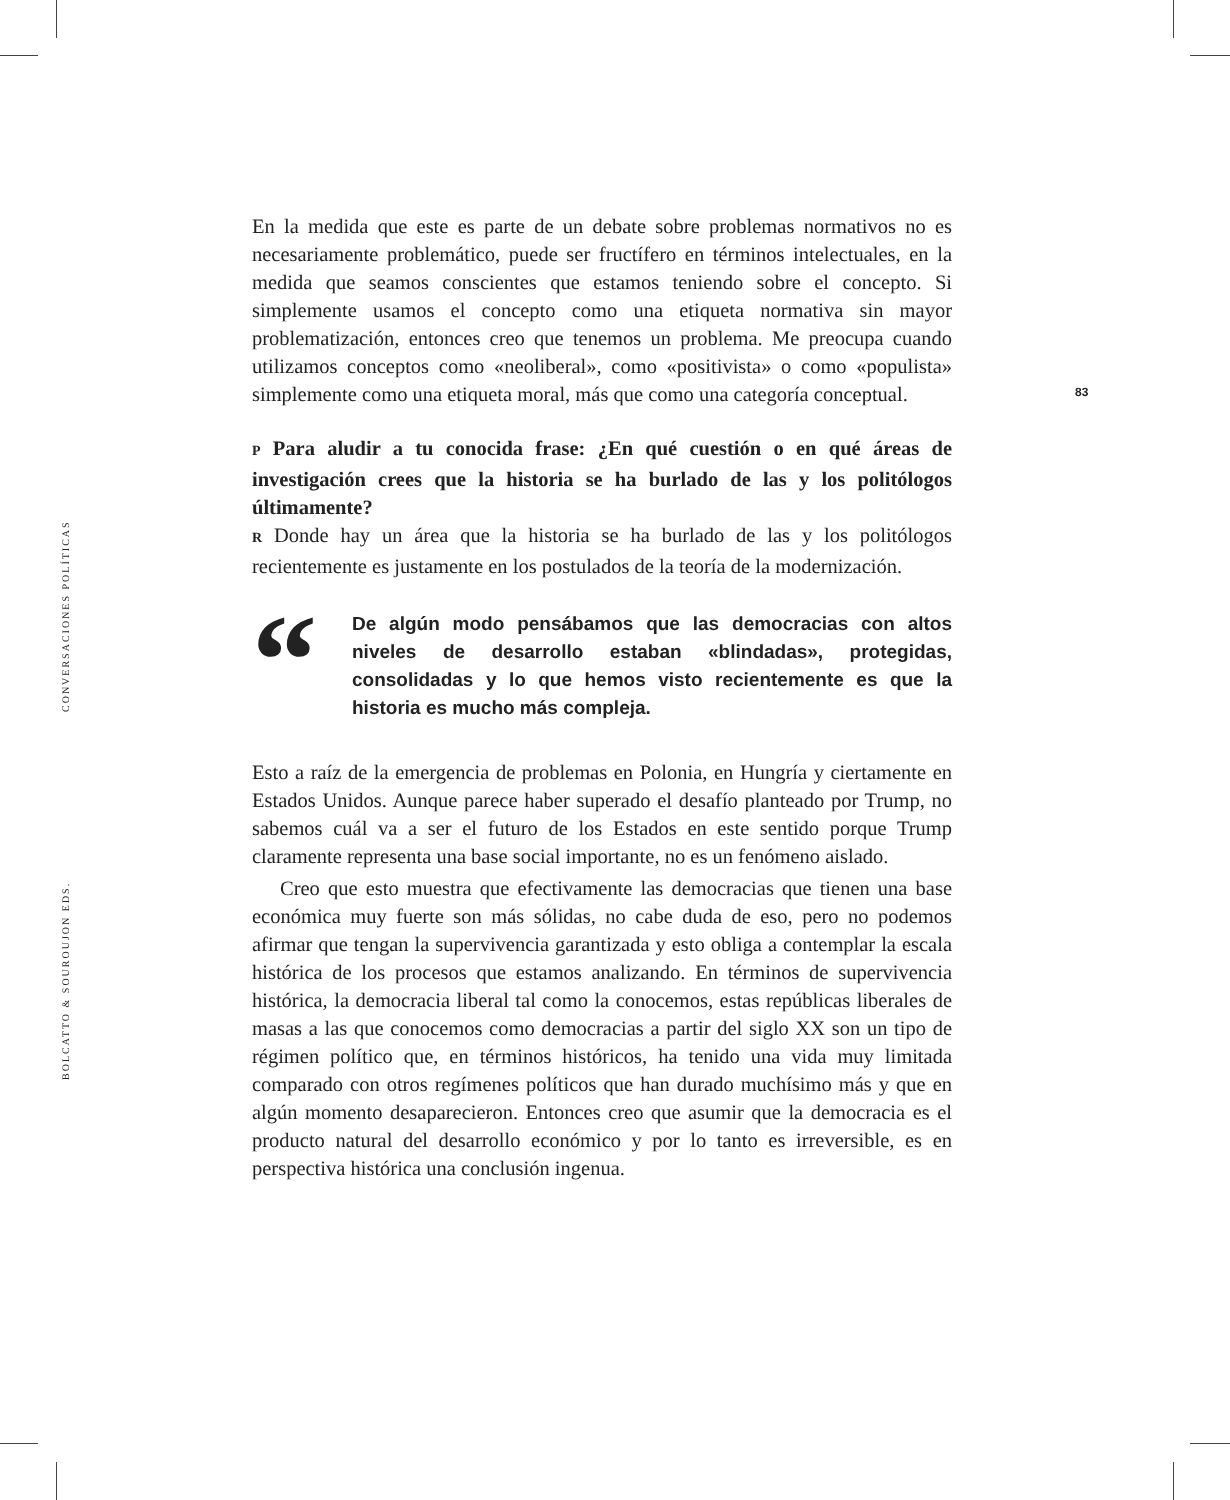BOLCATTO & SOUROUJON EDS. CONVERSACIONES POLÍTICAS
83
En la medida que este es parte de un debate sobre problemas normativos no es necesariamente problemático, puede ser fructífero en términos intelectuales, en la medida que seamos conscientes que estamos teniendo sobre el concepto. Si simplemente usamos el concepto como una etiqueta normativa sin mayor problematización, entonces creo que tenemos un problema. Me preocupa cuando utilizamos conceptos como «neoliberal», como «positivista» o como «populista» simplemente como una etiqueta moral, más que como una categoría conceptual.
P Para aludir a tu conocida frase: ¿En qué cuestión o en qué áreas de investigación crees que la historia se ha burlado de las y los politólogos últimamente?
R Donde hay un área que la historia se ha burlado de las y los politólogos recientemente es justamente en los postulados de la teoría de la modernización.
“
De algún modo pensábamos que las democracias con altos niveles de desarrollo estaban «blindadas», protegidas, consolidadas y lo que hemos visto recientemente es que la historia es mucho más compleja.
Esto a raíz de la emergencia de problemas en Polonia, en Hungría y ciertamente en Estados Unidos. Aunque parece haber superado el desafío planteado por Trump, no sabemos cuál va a ser el futuro de los Estados en este sentido porque Trump claramente representa una base social importante, no es un fenómeno aislado.
Creo que esto muestra que efectivamente las democracias que tienen una base económica muy fuerte son más sólidas, no cabe duda de eso, pero no podemos afirmar que tengan la supervivencia garantizada y esto obliga a contemplar la escala histórica de los procesos que estamos analizando. En términos de supervivencia histórica, la democracia liberal tal como la conocemos, estas repúblicas liberales de masas a las que conocemos como democracias a partir del siglo XX son un tipo de régimen político que, en términos históricos, ha tenido una vida muy limitada comparado con otros regímenes políticos que han durado muchísimo más y que en algún momento desaparecieron. Entonces creo que asumir que la democracia es el producto natural del desarrollo económico y por lo tanto es irreversible, es en perspectiva histórica una conclusión ingenua.